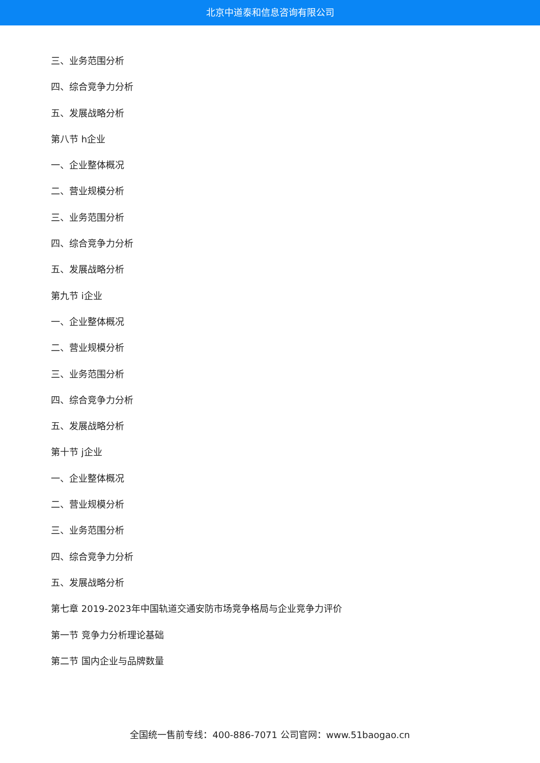北京中道泰和信息咨询有限公司
三、业务范围分析
四、综合竞争力分析
五、发展战略分析
第八节 h企业
一、企业整体概况
二、营业规模分析
三、业务范围分析
四、综合竞争力分析
五、发展战略分析
第九节 i企业
一、企业整体概况
二、营业规模分析
三、业务范围分析
四、综合竞争力分析
五、发展战略分析
第十节 j企业
一、企业整体概况
二、营业规模分析
三、业务范围分析
四、综合竞争力分析
五、发展战略分析
第七章 2019-2023年中国轨道交通安防市场竞争格局与企业竞争力评价
第一节 竞争力分析理论基础
第二节 国内企业与品牌数量
全国统一售前专线：400-886-7071 公司官网：www.51baogao.cn